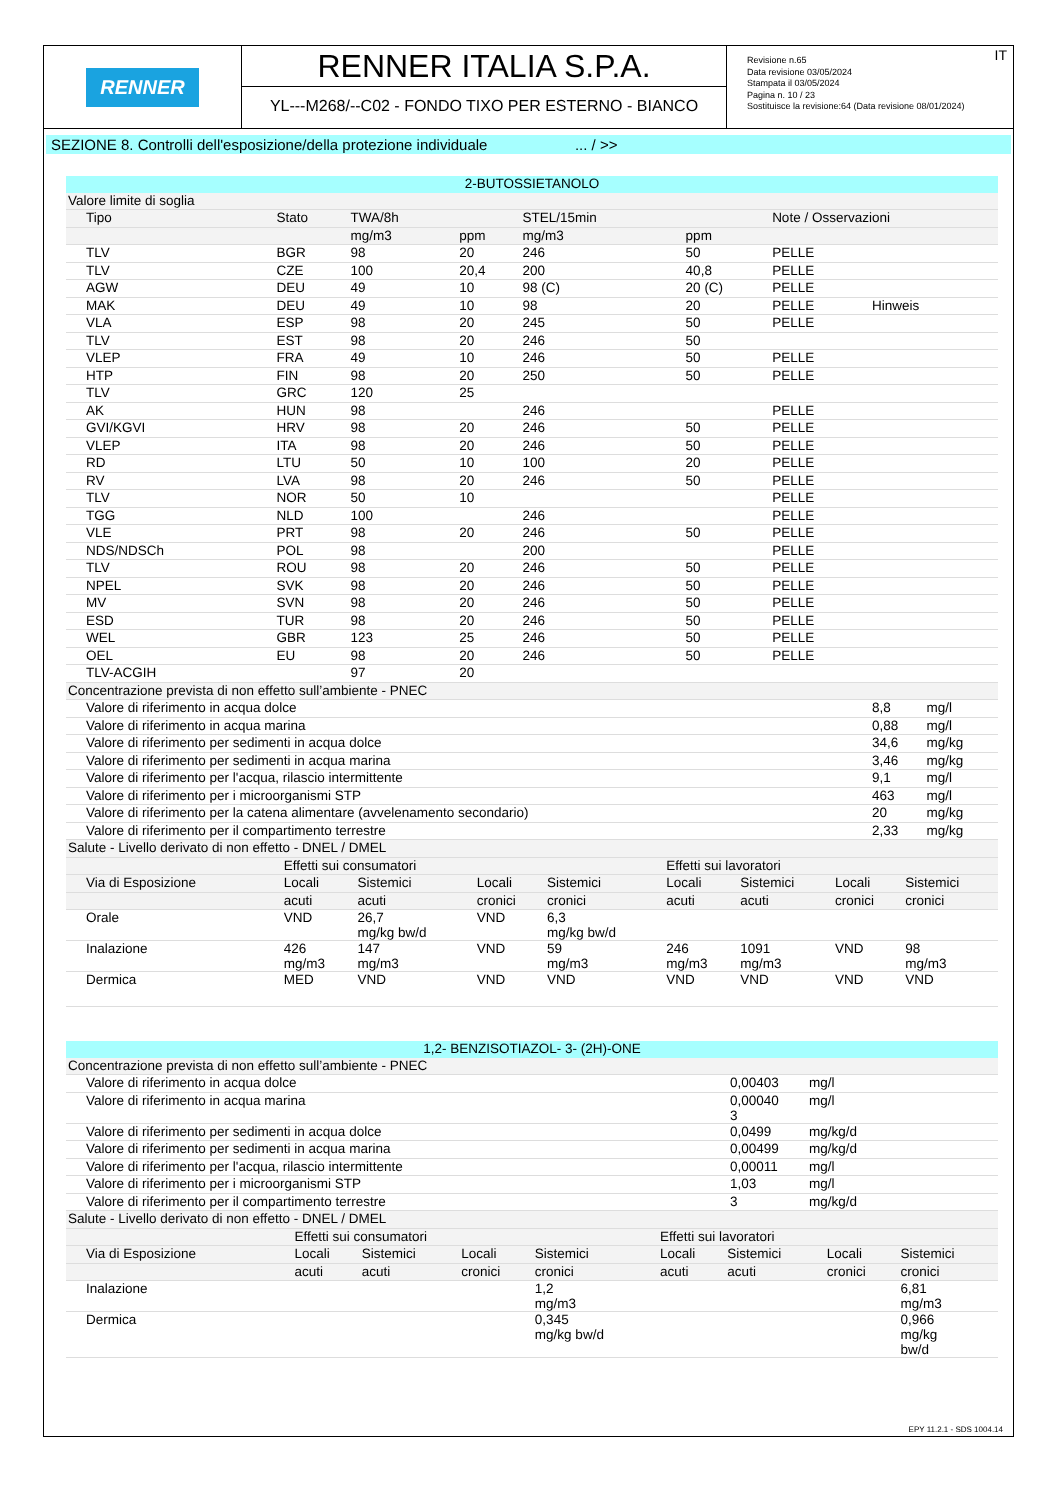RENNER
RENNER ITALIA S.P.A.
YL---M268/--C02 - FONDO TIXO PER ESTERNO - BIANCO
IT Revisione n.65
Data revisione 03/05/2024
Stampata il 03/05/2024
Pagina n. 10 / 23
Sostituisce la revisione:64 (Data revisione 08/01/2024)
SEZIONE 8. Controlli dell'esposizione/della protezione individuale ... / >>
| 2-BUTOSSIETANOLO | | | | | | | | |
| Valore limite di soglia | | | | | | | | |
| Tipo | Stato | TWA/8h | | STEL/15min | | Note / Osservazioni | | |
| | | mg/m3 | ppm | mg/m3 | ppm | | | |
| TLV | BGR | 98 | 20 | 246 | 50 | PELLE | | |
| TLV | CZE | 100 | 20,4 | 200 | 40,8 | PELLE | | |
| AGW | DEU | 49 | 10 | 98 (C) | 20 (C) | PELLE | | |
| MAK | DEU | 49 | 10 | 98 | 20 | PELLE | Hinweis | |
| VLA | ESP | 98 | 20 | 245 | 50 | PELLE | | |
| TLV | EST | 98 | 20 | 246 | 50 | | | |
| VLEP | FRA | 49 | 10 | 246 | 50 | PELLE | | |
| HTP | FIN | 98 | 20 | 250 | 50 | PELLE | | |
| TLV | GRC | 120 | 25 | | | | | |
| AK | HUN | 98 | | 246 | | PELLE | | |
| GVI/KGVI | HRV | 98 | 20 | 246 | 50 | PELLE | | |
| VLEP | ITA | 98 | 20 | 246 | 50 | PELLE | | |
| RD | LTU | 50 | 10 | 100 | 20 | PELLE | | |
| RV | LVA | 98 | 20 | 246 | 50 | PELLE | | |
| TLV | NOR | 50 | 10 | | | PELLE | | |
| TGG | NLD | 100 | | 246 | | PELLE | | |
| VLE | PRT | 98 | 20 | 246 | 50 | PELLE | | |
| NDS/NDSCh | POL | 98 | | 200 | | PELLE | | |
| TLV | ROU | 98 | 20 | 246 | 50 | PELLE | | |
| NPEL | SVK | 98 | 20 | 246 | 50 | PELLE | | |
| MV | SVN | 98 | 20 | 246 | 50 | PELLE | | |
| ESD | TUR | 98 | 20 | 246 | 50 | PELLE | | |
| WEL | GBR | 123 | 25 | 246 | 50 | PELLE | | |
| OEL | EU | 98 | 20 | 246 | 50 | PELLE | | |
| TLV-ACGIH | | 97 | 20 | | | | | |
| Concentrazione prevista di non effetto sull’ambiente - PNEC | | | | | | | | |
| Valore di riferimento in acqua dolce | | | | | | | 8,8 | mg/l |
| Valore di riferimento in acqua marina | | | | | | | 0,88 | mg/l |
| Valore di riferimento per sedimenti in acqua dolce | | | | | | | 34,6 | mg/kg |
| Valore di riferimento per sedimenti in acqua marina | | | | | | | 3,46 | mg/kg |
| Valore di riferimento per l'acqua, rilascio intermittente | | | | | | | 9,1 | mg/l |
| Valore di riferimento per i microorganismi STP | | | | | | | 463 | mg/l |
| Valore di riferimento per la catena alimentare (avvelenamento secondario) | | | | | | | 20 | mg/kg |
| Valore di riferimento per il compartimento terrestre | | | | | | | 2,33 | mg/kg |
| Salute - Livello derivato di non effetto - DNEL / DMEL | | | | | | | | |
| | Effetti sui consumatori | | | | Effetti sui lavoratori | | | |
| Via di Esposizione | Locali | Sistemici | Locali | Sistemici | Locali | Sistemici | Locali | Sistemici |
| | acuti | acuti | cronici | cronici | acuti | acuti | cronici | cronici |
| Orale | VND | 26,7 mg/kg bw/d | VND | 6,3 mg/kg bw/d | | | | |
| Inalazione | 426 mg/m3 | 147 mg/m3 | VND | 59 mg/m3 | 246 mg/m3 | 1091 mg/m3 | VND | 98 mg/m3 |
| Dermica | MED | VND | VND | VND | VND | VND | VND | VND |
| 1,2- BENZISOTIAZOL- 3- (2H)-ONE | | |
| Concentrazione prevista di non effetto sull’ambiente - PNEC | | |
| Valore di riferimento in acqua dolce | 0,00403 | mg/l |
| Valore di riferimento in acqua marina | 0,00040 3 | mg/l |
| Valore di riferimento per sedimenti in acqua dolce | 0,0499 | mg/kg/d |
| Valore di riferimento per sedimenti in acqua marina | 0,00499 | mg/kg/d |
| Valore di riferimento per l'acqua, rilascio intermittente | 0,00011 | mg/l |
| Valore di riferimento per i microorganismi STP | 1,03 | mg/l |
| Valore di riferimento per il compartimento terrestre | 3 | mg/kg/d |
| Salute - Livello derivato di non effetto - DNEL / DMEL | | | | | | | | |
| | Effetti sui consumatori | | | | Effetti sui lavoratori | | | |
| Via di Esposizione | Locali | Sistemici | Locali | Sistemici | Locali | Sistemici | Locali | Sistemici |
| | acuti | acuti | cronici | cronici | acuti | acuti | cronici | cronici |
| Inalazione | | | | 1,2 mg/m3 | | | | 6,81 mg/m3 |
| Dermica | | | | 0,345 mg/kg bw/d | | | | 0,966 mg/kg bw/d |
EPY 11.2.1 - SDS 1004.14